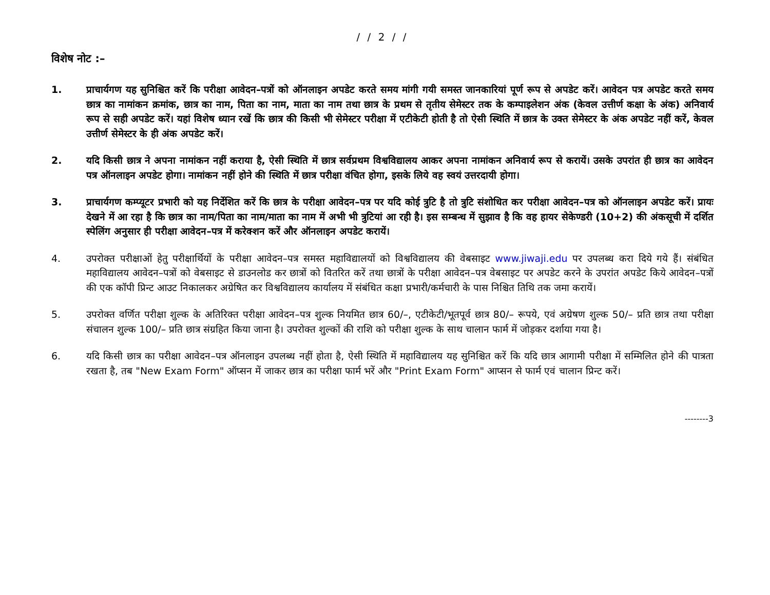/ / 2 / /
विशेष नोट :–
1. प्राचार्यगण यह सुनिश्चित करें कि परीक्षा आवेदन–पत्रों को ऑनलाइन अपडेट करते समय मांगी गयी समस्त जानकारियां पूर्ण रूप से अपडेट करें। आवेदन पत्र अपडेट करते समय छात्र का नामांकन क्रमांक, छात्र का नाम, पिता का नाम, माता का नाम तथा छात्र के प्रथम से तृतीय सेमेस्टर तक के कम्पाइलेशन अंक (केवल उत्तीर्ण कक्षा के अंक) अनिवार्य रूप से सही अपडेट करें। यहां विशेष ध्यान रखें कि छात्र की किसी भी सेमेस्टर परीक्षा में एटीकेटी होती है तो ऐसी स्थिति में छात्र के उक्त सेमेस्टर के अंक अपडेट नहीं करें, केवल उत्तीर्ण सेमेस्टर के ही अंक अपडेट करें।
2. यदि किसी छात्र ने अपना नामांकन नहीं कराया है, ऐसी स्थिति में छात्र सर्वप्रथम विश्वविद्यालय आकर अपना नामांकन अनिवार्य रूप से करायें। उसके उपरांत ही छात्र का आवेदन पत्र ऑनलाइन अपडेट होगा। नामांकन नहीं होने की स्थिति में छात्र परीक्षा वंचित होगा, इसके लिये वह स्वयं उत्तरदायी होगा।
3. प्राचार्यगण कम्प्यूटर प्रभारी को यह निर्देशित करें कि छात्र के परीक्षा आवेदन–पत्र पर यदि कोई त्रुटि है तो त्रुटि संशोधित कर परीक्षा आवेदन–पत्र को ऑनलाइन अपडेट करें। प्रायः देखने में आ रहा है कि छात्र का नाम/पिता का नाम/माता का नाम में अभी भी त्रुटियां आ रही है। इस सम्बन्ध में सुझाव है कि वह हायर सेकेण्डरी (10+2) की अंकसूची में दर्शित स्पेलिंग अनुसार ही परीक्षा आवेदन–पत्र में करेक्शन करें और ऑनलाइन अपडेट करायें।
4. उपरोक्त परीक्षाओं हेतु परीक्षार्थियों के परीक्षा आवेदन–पत्र समस्त महाविद्यालयों को विश्वविद्यालय की वेबसाइट www.jiwaji.edu पर उपलब्ध करा दिये गये हैं। संबंधित महाविद्यालय आवेदन–पत्रों को वेबसाइट से डाउनलोड कर छात्रों को वितरित करें तथा छात्रों के परीक्षा आवेदन–पत्र वेबसाइट पर अपडेट करने के उपरांत अपडेट किये आवेदन–पत्रों की एक कॉपी प्रिन्ट आउट निकालकर अग्रेषित कर विश्वविद्यालय कार्यालय में संबंधित कक्षा प्रभारी/कर्मचारी के पास निश्चित तिथि तक जमा करायें।
5. उपरोक्त वर्णित परीक्षा शुल्क के अतिरिक्त परीक्षा आवेदन–पत्र शुल्क नियमित छात्र 60/–, एटीकेटी/भूतपूर्व छात्र 80/– रूपये, एवं अग्रेषण शुल्क 50/– प्रति छात्र तथा परीक्षा संचालन शुल्क 100/– प्रति छात्र संग्रहित किया जाना है। उपरोक्त शुल्कों की राशि को परीक्षा शुल्क के साथ चालान फार्म में जोड़कर दर्शाया गया है।
6. यदि किसी छात्र का परीक्षा आवेदन–पत्र ऑनलाइन उपलब्ध नहीं होता है, ऐसी स्थिति में महाविद्यालय यह सुनिश्चित करें कि यदि छात्र आगामी परीक्षा में सम्मिलित होने की पात्रता रखता है, तब "New Exam Form" ऑप्सन में जाकर छात्र का परीक्षा फार्म भरें और "Print Exam Form" आप्सन से फार्म एवं चालान प्रिन्ट करें।
--------3